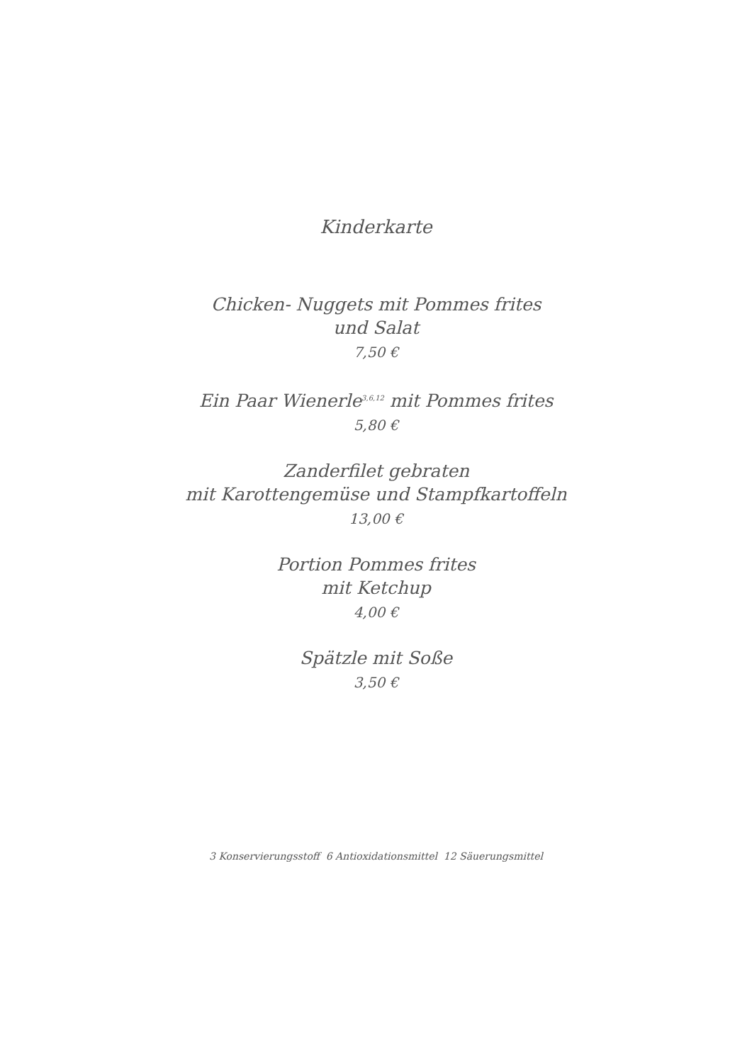Kinderkarte
Chicken- Nuggets mit Pommes frites
und Salat
7,50 €
Ein Paar Wienerle<sup>3,6,12</sup> mit Pommes frites
5,80 €
Zanderfilet gebraten
mit Karottengemüse und Stampfkartoffeln
13,00 €
Portion Pommes frites
mit Ketchup
4,00 €
Spätzle mit Soße
3,50 €
3 Konservierungsstoff 6 Antioxidationsmittel 12 Säuerungsmittel